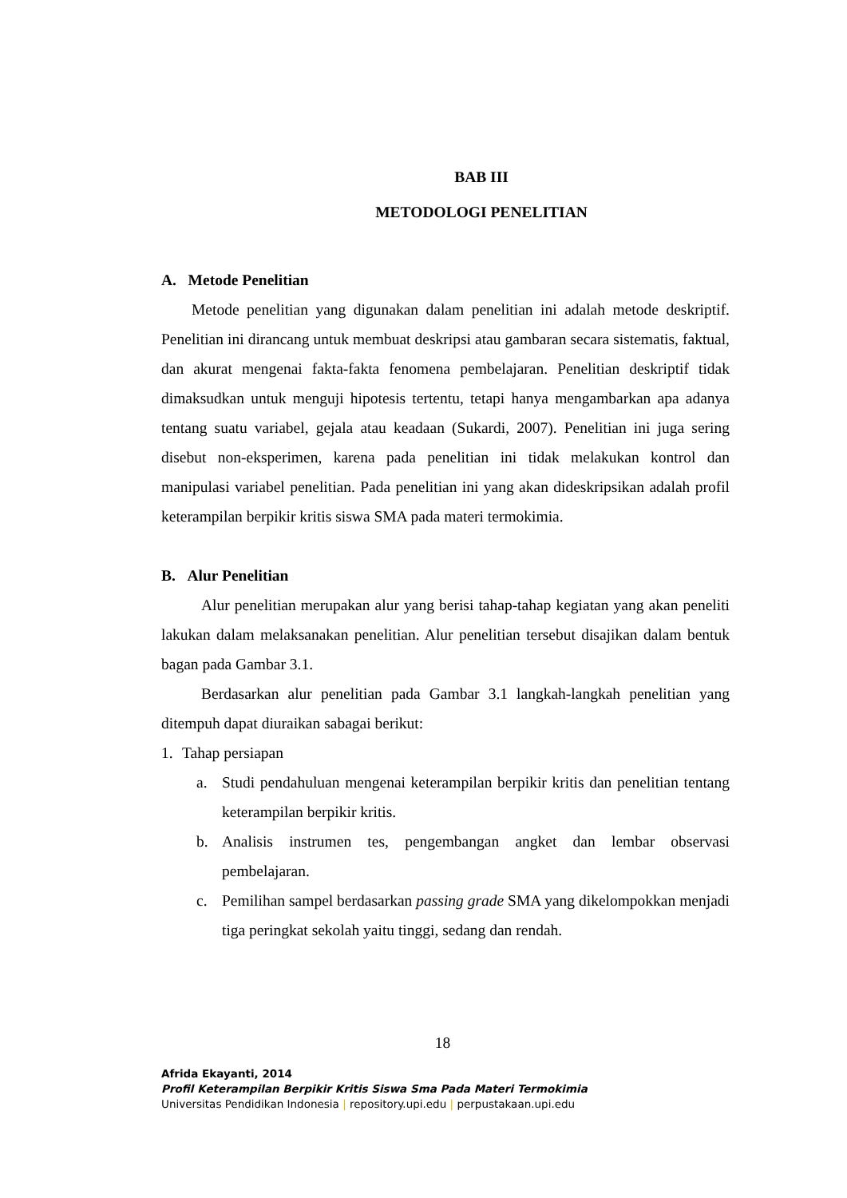BAB III
METODOLOGI PENELITIAN
A. Metode Penelitian
Metode penelitian yang digunakan dalam penelitian ini adalah metode deskriptif. Penelitian ini dirancang untuk membuat deskripsi atau gambaran secara sistematis, faktual, dan akurat mengenai fakta-fakta fenomena pembelajaran. Penelitian deskriptif tidak dimaksudkan untuk menguji hipotesis tertentu, tetapi hanya mengambarkan apa adanya tentang suatu variabel, gejala atau keadaan (Sukardi, 2007). Penelitian ini juga sering disebut non-eksperimen, karena pada penelitian ini tidak melakukan kontrol dan manipulasi variabel penelitian. Pada penelitian ini yang akan dideskripsikan adalah profil keterampilan berpikir kritis siswa SMA pada materi termokimia.
B. Alur Penelitian
Alur penelitian merupakan alur yang berisi tahap-tahap kegiatan yang akan peneliti lakukan dalam melaksanakan penelitian. Alur penelitian tersebut disajikan dalam bentuk bagan pada Gambar 3.1.
Berdasarkan alur penelitian pada Gambar 3.1 langkah-langkah penelitian yang ditempuh dapat diuraikan sabagai berikut:
1. Tahap persiapan
a. Studi pendahuluan mengenai keterampilan berpikir kritis dan penelitian tentang keterampilan berpikir kritis.
b. Analisis instrumen tes, pengembangan angket dan lembar observasi pembelajaran.
c. Pemilihan sampel berdasarkan passing grade SMA yang dikelompokkan menjadi tiga peringkat sekolah yaitu tinggi, sedang dan rendah.
18
Afrida Ekayanti, 2014
Profil Keterampilan Berpikir Kritis Siswa Sma Pada Materi Termokimia
Universitas Pendidikan Indonesia | repository.upi.edu | perpustakaan.upi.edu